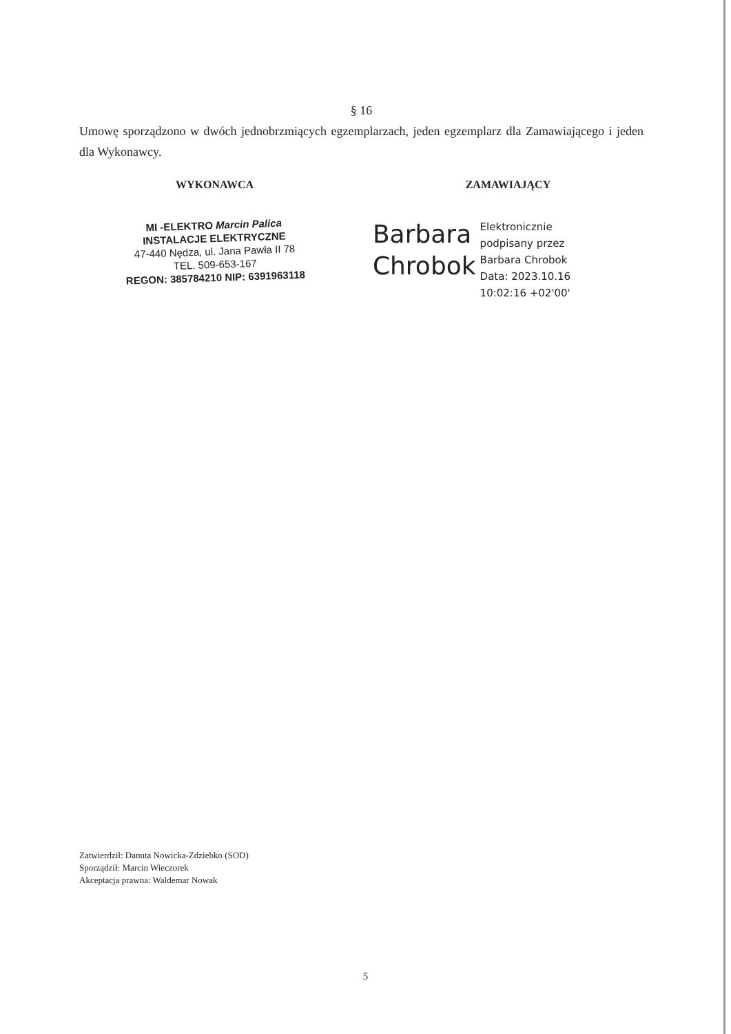§ 16
Umowę sporządzono w dwóch jednobrzmiących egzemplarzach, jeden egzemplarz dla Zamawiającego i jeden dla Wykonawcy.
WYKONAWCA
MI -ELEKTRO Marcin Palica
INSTALACJE ELEKTRYCZNE
47-440 Nędza, ul. Jana Pawła II 78
TEL. 509-653-167
REGON: 385784210 NIP: 6391963118
ZAMAWIAJĄCY
Barbara
Chrobok
Elektronicznie
podpisany przez
Barbara Chrobok
Data: 2023.10.16
10:02:16 +02'00'
Zatwierdził: Danuta Nowicka-Zdziebko (SOD)
Sporządził: Marcin Wieczorek
Akceptacja prawna: Waldemar Nowak
5